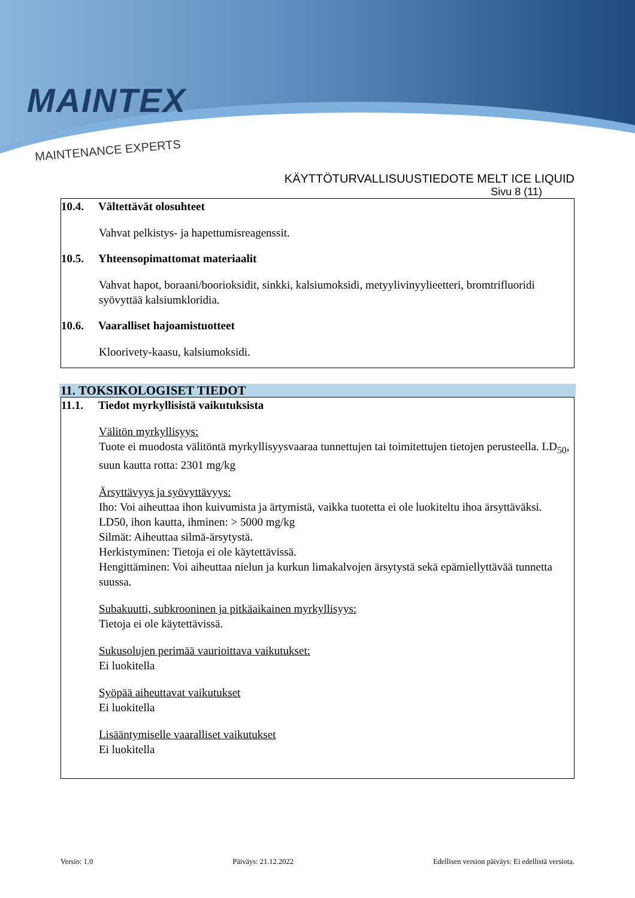MAINTEX
MAINTENANCE EXPERTS
KÄYTTÖTURVALLISUUSTIEDOTE MELT ICE LIQUID
Sivu 8 (11)
10.4. Vältettävät olosuhteet
Vahvat pelkistys- ja hapettumisreagenssit.
10.5. Yhteensopimattomat materiaalit
Vahvat hapot, boraani/boorioksidit, sinkki, kalsiumoksidi, metyylivinyylieetteri, bromtrifluoridi syövyttää kalsiumkloridia.
10.6. Vaaralliset hajoamistuotteet
Kloorivety-kaasu, kalsiumoksidi.
11. TOKSIKOLOGISET TIEDOT
11.1. Tiedot myrkyllisistä vaikutuksista
Välitön myrkyllisyys:
Tuote ei muodosta välitöntä myrkyllisyysvaaraa tunnettujen tai toimitettujen tietojen perusteella. LD<sub>50</sub>, suun kautta rotta: 2301 mg/kg
Ärsyttävyys ja syövyttävyys:
Iho: Voi aiheuttaa ihon kuivumista ja ärtymistä, vaikka tuotetta ei ole luokiteltu ihoa ärsyttäväksi. LD50, ihon kautta, ihminen: > 5000 mg/kg
Silmät: Aiheuttaa silmä-ärsytystä.
Herkistyminen: Tietoja ei ole käytettävissä.
Hengittäminen: Voi aiheuttaa nielun ja kurkun limakalvojen ärsytystä sekä epämiellyttävää tunnetta suussa.
Subakuutti, subkrooninen ja pitkäaikainen myrkyllisyys:
Tietoja ei ole käytettävissä.
Sukusolujen perimää vaurioittava vaikutukset:
Ei luokitella
Syöpää aiheuttavat vaikutukset
Ei luokitella
Lisääntymiselle vaaralliset vaikutukset
Ei luokitella
Versio: 1.0 Päiväys: 21.12.2022 Edellisen version päiväys: Ei edellistä versiota.